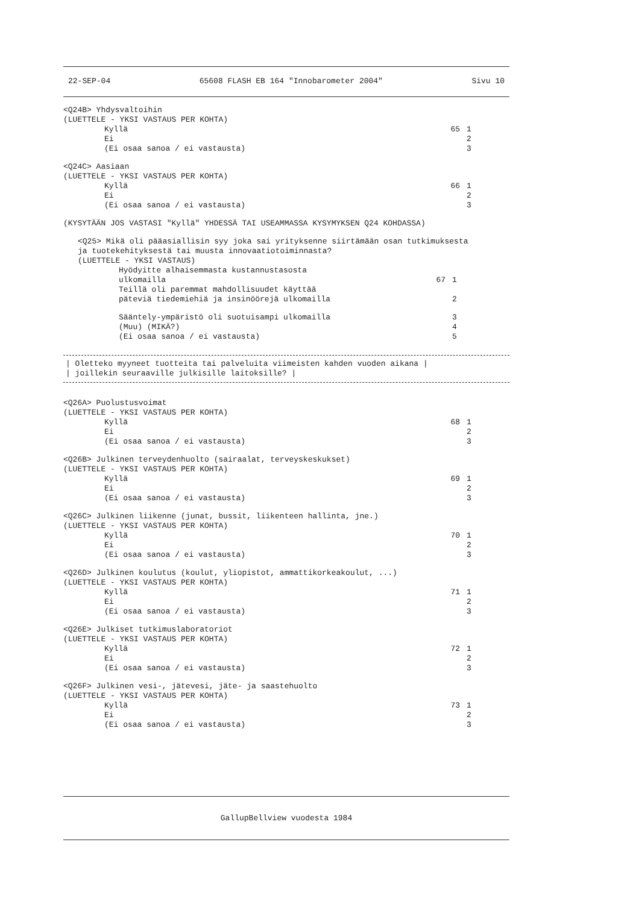22-SEP-04 65608 FLASH EB 164 "Innobarometer 2004" Sivu 10
<Q24B> Yhdysvaltoihin
(LUETTELE - YKSI VASTAUS PER KOHTA)
Kyllä 65 1
Ei 2
(Ei osaa sanoa / ei vastausta) 3
<Q24C> Aasiaan
(LUETTELE - YKSI VASTAUS PER KOHTA)
Kyllä 66 1
Ei 2
(Ei osaa sanoa / ei vastausta) 3
(KYSYTÄÄN JOS VASTASI "Kyllä" YHDESSÄ TAI USEAMMASSA KYSYMYKSEN Q24 KOHDASSA)
<Q25> Mikä oli pääasiallisin syy joka sai yrityksenne siirtämään osan tutkimuksesta
ja tuotekehityksestä tai muusta innovaatiotoiminnasta?
(LUETTELE - YKSI VASTAUS)
Hyödyitte alhaisemmasta kustannustasosta
ulkomailla 67 1
Teillä oli paremmat mahdollisuudet käyttää
päteviä tiedemiehiä ja insinöörejä ulkomailla 2
Sääntely-ympäristö oli suotuisampi ulkomailla 3
(Muu) (MIKÄ?) 4
(Ei osaa sanoa / ei vastausta) 5
| Oletteko myyneet tuotteita tai palveluita viimeisten kahden vuoden aikana |
| joillekin seuraaville julkisille laitoksille? |
<Q26A> Puolustusvoimat
(LUETTELE - YKSI VASTAUS PER KOHTA)
Kyllä 68 1
Ei 2
(Ei osaa sanoa / ei vastausta) 3
<Q26B> Julkinen terveydenhuolto (sairaalat, terveyskeskukset)
(LUETTELE - YKSI VASTAUS PER KOHTA)
Kyllä 69 1
Ei 2
(Ei osaa sanoa / ei vastausta) 3
<Q26C> Julkinen liikenne (junat, bussit, liikenteen hallinta, jne.)
(LUETTELE - YKSI VASTAUS PER KOHTA)
Kyllä 70 1
Ei 2
(Ei osaa sanoa / ei vastausta) 3
<Q26D> Julkinen koulutus (koulut, yliopistot, ammattikorkeakoulut, ...)
(LUETTELE - YKSI VASTAUS PER KOHTA)
Kyllä 71 1
Ei 2
(Ei osaa sanoa / ei vastausta) 3
<Q26E> Julkiset tutkimuslaboratoriot
(LUETTELE - YKSI VASTAUS PER KOHTA)
Kyllä 72 1
Ei 2
(Ei osaa sanoa / ei vastausta) 3
<Q26F> Julkinen vesi-, jätevesi, jäte- ja saastehuolto
(LUETTELE - YKSI VASTAUS PER KOHTA)
Kyllä 73 1
Ei 2
(Ei osaa sanoa / ei vastausta) 3
GallupBellview vuodesta 1984